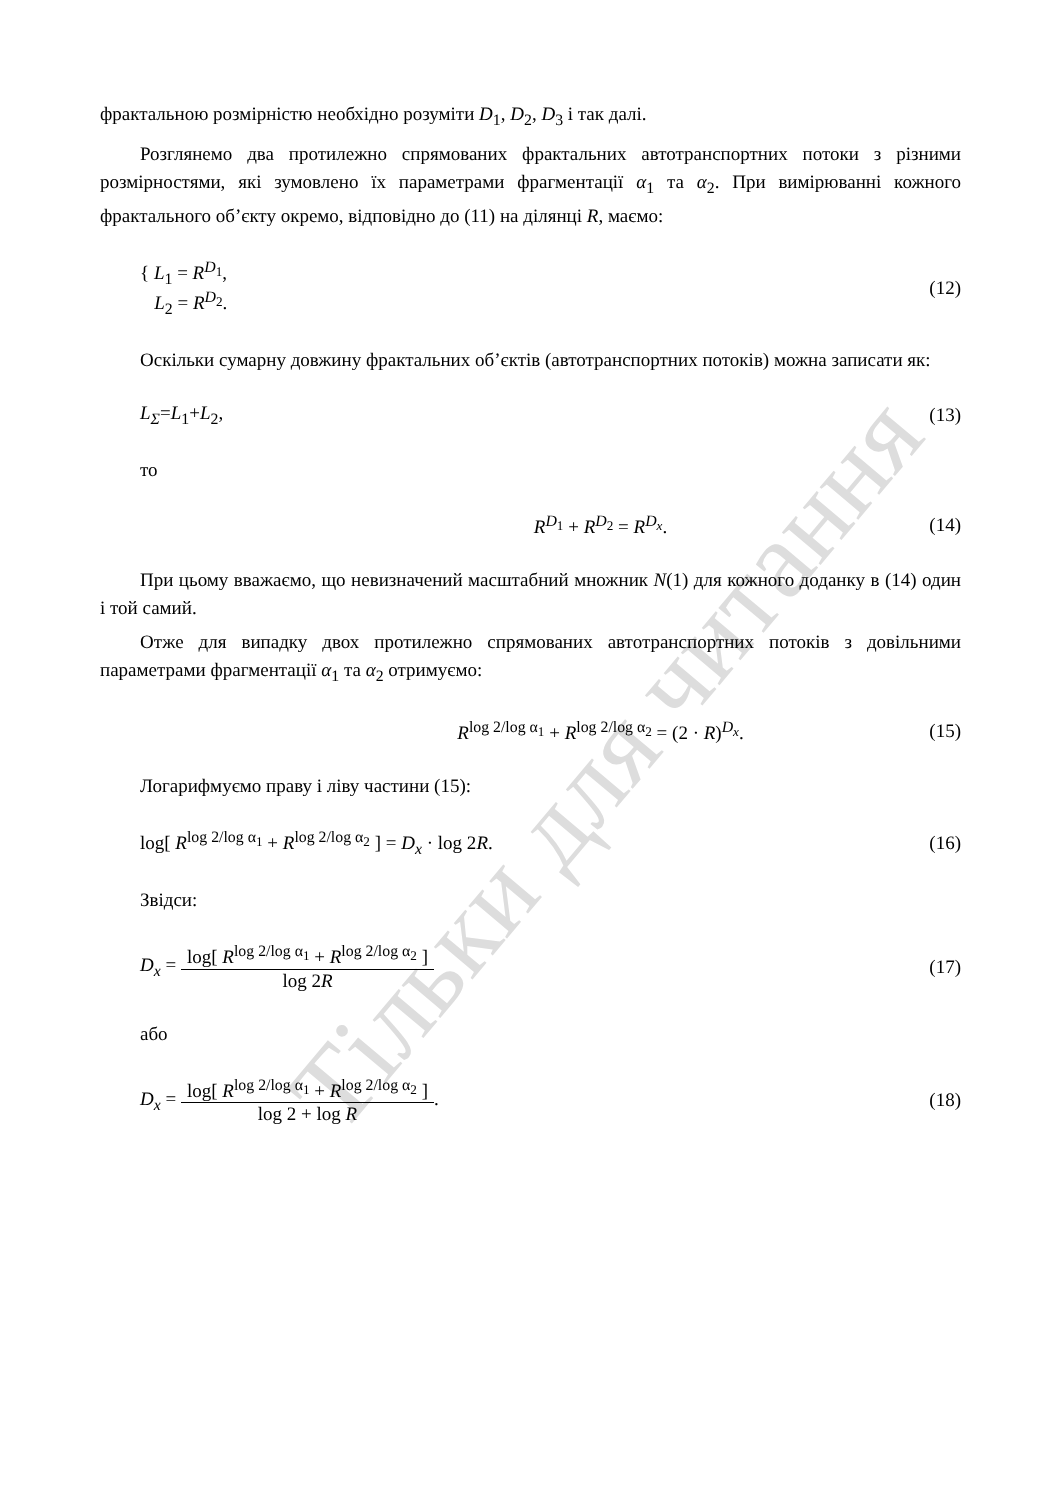Тільки для читання
фрактальною розмірністю необхідно розуміти D<sub>1</sub>, D<sub>2</sub>, D<sub>3</sub> і так далі.
Розглянемо два протилежно спрямованих фрактальних автотранспортних потоки з різними розмірностями, які зумовлено їх параметрами фрагментації α<sub>1</sub> та α<sub>2</sub>. При вимірюванні кожного фрактального об’єкту окремо, відповідно до (11) на ділянці R, маємо:
{ L<sub>1</sub> = R<sup>D<sub>1</sub></sup>,
L<sub>2</sub> = R<sup>D<sub>2</sub></sup>.
(12)
Оскільки сумарну довжину фрактальних об’єктів (автотранспортних потоків) можна записати як:
L<sub>Σ</sub>=L<sub>1</sub>+L<sub>2</sub>, (13)
то
R<sup>D<sub>1</sub></sup> + R<sup>D<sub>2</sub></sup> = R<sup>D<sub>x</sub></sup>. (14)
При цьому вважаємо, що невизначений масштабний множник N(1) для кожного доданку в (14) один і той самий.
Отже для випадку двох протилежно спрямованих автотранспортних потоків з довільними параметрами фрагментації α<sub>1</sub> та α<sub>2</sub> отримуємо:
R<sup>log 2/log α<sub>1</sub></sup> + R<sup>log 2/log α<sub>2</sub></sup> = (2 · R)<sup>D<sub>x</sub></sup>.
(15)
Логарифмуємо праву і ліву частини (15):
log[ R<sup>log 2/log α<sub>1</sub></sup> + R<sup>log 2/log α<sub>2</sub></sup> ] = D<sub>x</sub> · log 2R.
(16)
Звідси:
D<sub>x</sub> = log[ R<sup>log 2/log α<sub>1</sub></sup> + R<sup>log 2/log α<sub>2</sub></sup> ] log 2R
(17)
або
D<sub>x</sub> = log[ R<sup>log 2/log α<sub>1</sub></sup> + R<sup>log 2/log α<sub>2</sub></sup> ] log 2 + log R.
(18)